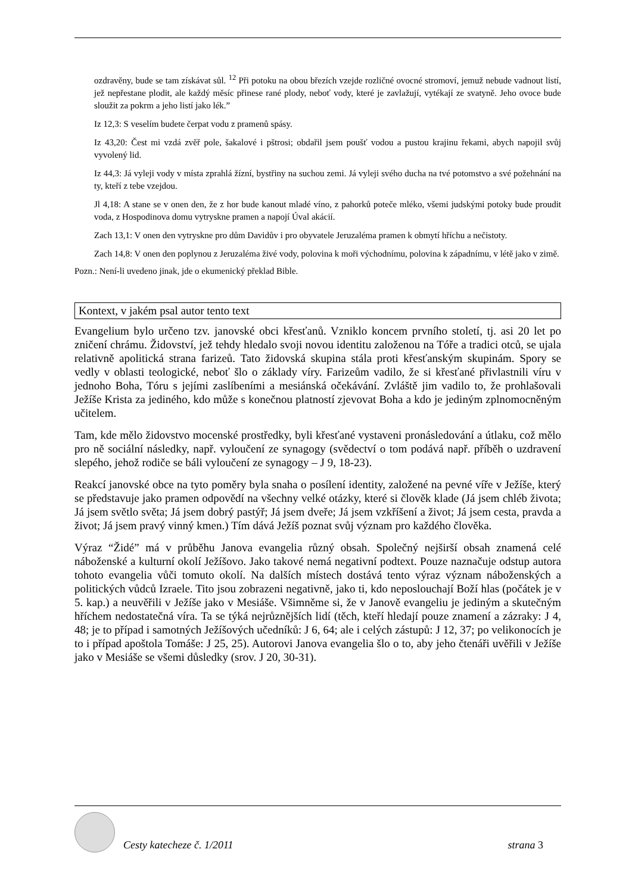ozdravěny, bude se tam získávat sůl. <sup>12</sup> Při potoku na obou březích vzejde rozličné ovocné stromoví, jemuž nebude vadnout listí, jež nepřestane plodit, ale každý měsíc přinese rané plody, neboť vody, které je zavlažují, vytékají ze svatyně. Jeho ovoce bude sloužit za pokrm a jeho listí jako lék.”
Iz 12,3: S veselím budete čerpat vodu z pramenů spásy.
Iz 43,20: Čest mi vzdá zvěř pole, šakalové i pštrosi; obdařil jsem poušť vodou a pustou krajinu řekami, abych napojil svůj vyvolený lid.
Iz 44,3: Já vyleji vody v místa zprahlá žízní, bystřiny na suchou zemi. Já vyleji svého ducha na tvé potomstvo a své požehnání na ty, kteří z tebe vzejdou.
Jl 4,18: A stane se v onen den, že z hor bude kanout mladé víno, z pahorků poteče mléko, všemi judskými potoky bude proudit voda, z Hospodinova domu vytryskne pramen a napojí Úval akácií.
Zach 13,1: V onen den vytryskne pro dům Davidův i pro obyvatele Jeruzaléma pramen k obmytí hříchu a nečistoty.
Zach 14,8: V onen den poplynou z Jeruzaléma živé vody, polovina k moři východnímu, polovina k západnímu, v létě jako v zimě.
Pozn.: Není-li uvedeno jinak, jde o ekumenický překlad Bible.
Kontext, v jakém psal autor tento text
Evangelium bylo určeno tzv. janovské obci křesťanů. Vzniklo koncem prvního století, tj. asi 20 let po zničení chrámu. Židovství, jež tehdy hledalo svoji novou identitu založenou na Tóře a tradici otců, se ujala relativně apolitická strana farizeů. Tato židovská skupina stála proti křesťanským skupinám. Spory se vedly v oblasti teologické, neboť šlo o základy víry. Farizeům vadilo, že si křesťané přivlastnili víru v jednoho Boha, Tóru s jejími zaslíbeními a mesiánská očekávání. Zvláště jim vadilo to, že prohlašovali Ježíše Krista za jediného, kdo může s konečnou platností zjevovat Boha a kdo je jediným zplnomocněným učitelem.
Tam, kde mělo židovstvo mocenské prostředky, byli křesťané vystaveni pronásledování a útlaku, což mělo pro ně sociální následky, např. vyloučení ze synagogy (svědectví o tom podává např. příběh o uzdravení slepého, jehož rodiče se báli vyloučení ze synagogy – J 9, 18-23).
Reakcí janovské obce na tyto poměry byla snaha o posílení identity, založené na pevné víře v Ježíše, který se představuje jako pramen odpovědí na všechny velké otázky, které si člověk klade (Já jsem chléb života; Já jsem světlo světa; Já jsem dobrý pastýř; Já jsem dveře; Já jsem vzkříšení a život; Já jsem cesta, pravda a život; Já jsem pravý vinný kmen.) Tím dává Ježíš poznat svůj význam pro každého člověka.
Výraz “Židé” má v průběhu Janova evangelia různý obsah. Společný nejširší obsah znamená celé náboženské a kulturní okolí Ježíšovo. Jako takové nemá negativní podtext. Pouze naznačuje odstup autora tohoto evangelia vůči tomuto okolí. Na dalších místech dostává tento výraz význam náboženských a politických vůdců Izraele. Tito jsou zobrazeni negativně, jako ti, kdo neposlouchají Boží hlas (počátek je v 5. kap.) a neuvěřili v Ježíše jako v Mesiáše. Všimněme si, že v Janově evangeliu je jediným a skutečným hříchem nedostatečná víra. Ta se týká nejrůznějších lidí (těch, kteří hledají pouze znamení a zázraky: J 4, 48; je to případ i samotných Ježíšových učedníků: J 6, 64; ale i celých zástupů: J 12, 37; po velikonocích je to i případ apoštola Tomáše: J 25, 25). Autorovi Janova evangelia šlo o to, aby jeho čtenáři uvěřili v Ježíše jako v Mesiáše se všemi důsledky (srov. J 20, 30-31).
Cesty katecheze č. 1/2011
strana 3